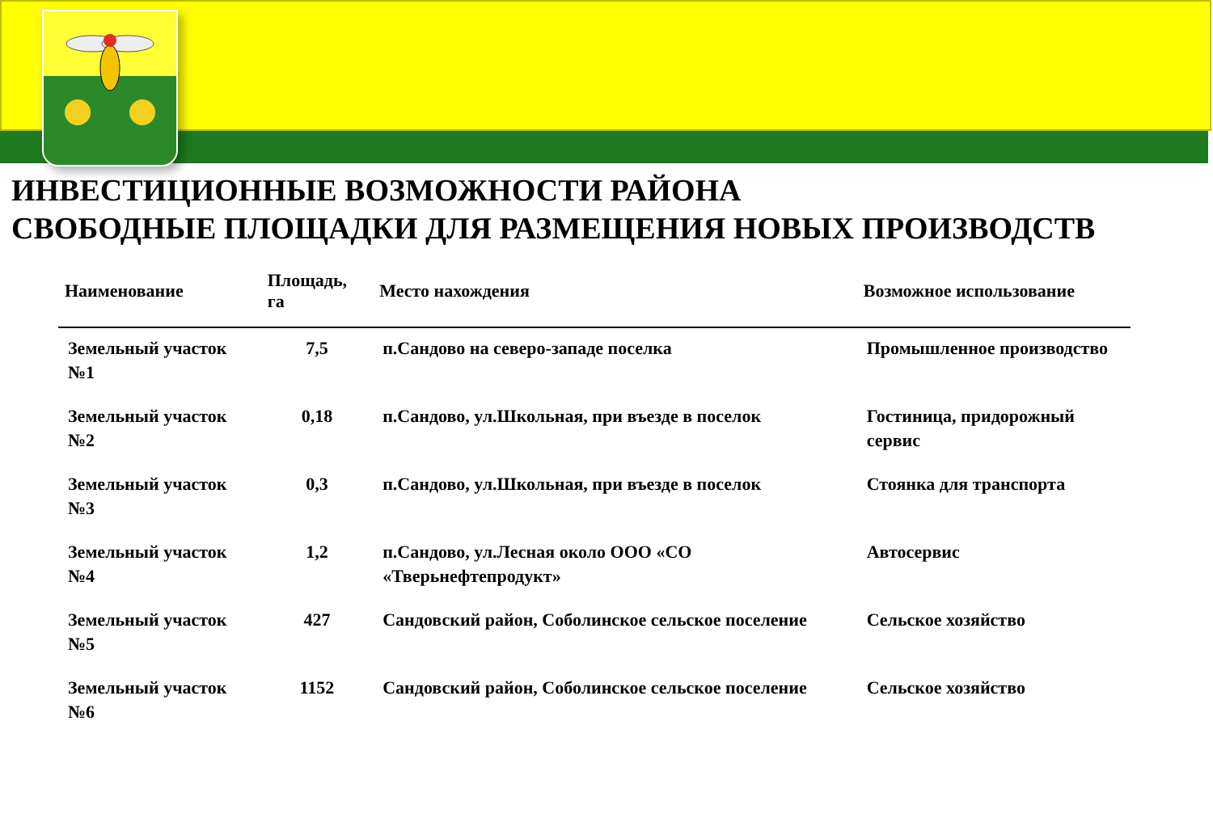ИНВЕСТИЦИОННЫЕ ВОЗМОЖНОСТИ РАЙОНА
СВОБОДНЫЕ ПЛОЩАДКИ ДЛЯ РАЗМЕЩЕНИЯ НОВЫХ ПРОИЗВОДСТВ
| Наименование | Площадь, га | Место нахождения | Возможное использование |
| --- | --- | --- | --- |
| Земельный участок №1 | 7,5 | п.Сандово на северо-западе поселка | Промышленное производство |
| Земельный участок №2 | 0,18 | п.Сандово, ул.Школьная, при въезде в поселок | Гостиница, придорожный сервис |
| Земельный участок №3 | 0,3 | п.Сандово, ул.Школьная, при въезде в поселок | Стоянка для транспорта |
| Земельный участок №4 | 1,2 | п.Сандово, ул.Лесная около ООО «СО «Тверьнефтепродукт» | Автосервис |
| Земельный участок №5 | 427 | Сандовский район, Соболинское сельское поселение | Сельское хозяйство |
| Земельный участок №6 | 1152 | Сандовский район, Соболинское сельское поселение | Сельское хозяйство |